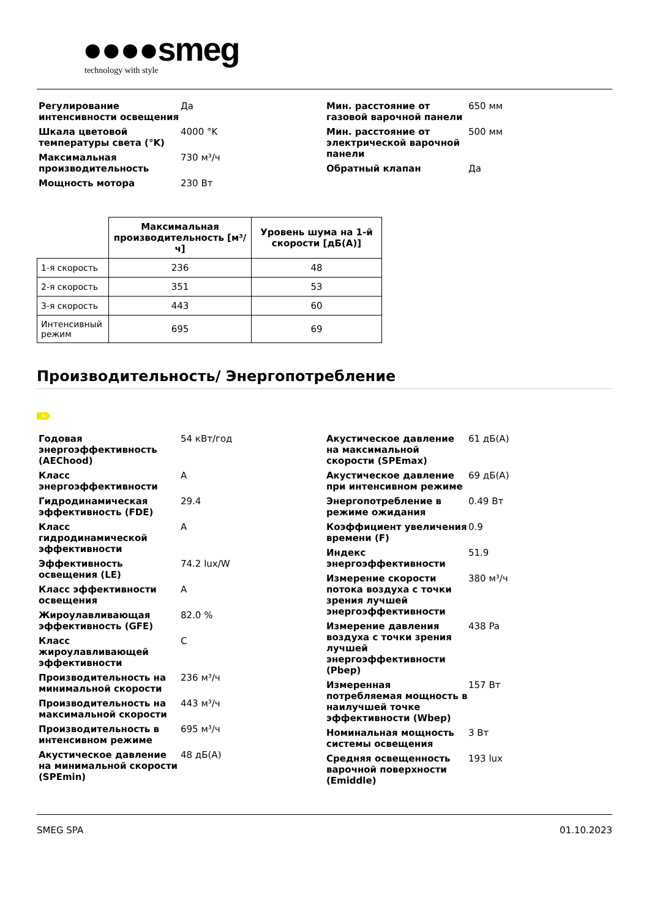●●●●smeg
technology with style
Регулирование интенсивности освещения
Да
Шкала цветовой температуры света (°K)
4000 °K
Максимальная производительность
730 м³/ч
Мощность мотора 230 Вт
Мин. расстояние от газовой варочной панели
650 мм
Мин. расстояние от электрической варочной панели
500 мм
Обратный клапан Да
| | Максимальная производительность [м³/ч] | Уровень шума на 1-й скорости [дБ(А)] |
| --- | --- | --- |
| 1-я скорость | 236 | 48 |
| 2-я скорость | 351 | 53 |
| 3-я скорость | 443 | 60 |
| Интенсивный режим | 695 | 69 |
Производительность/ Энергопотребление
A
Годовая энергоэффективность (AEChood)
54 кВт/год
Класс энергоэффективности A
Гидродинамическая эффективность (FDE)
29.4
Класс гидродинамической эффективности
A
Эффективность освещения (LE)
74.2 lux/W
Класс эффективности освещения
A
Жироулавливающая эффективность (GFE)
82.0 %
Класс жироулавливающей эффективности
C
Производительность на минимальной скорости
236 м³/ч
Производительность на максимальной скорости
443 м³/ч
Производительность в интенсивном режиме
695 м³/ч
Акустическое давление на минимальной скорости (SPEmin)
48 дБ(A)
Акустическое давление на максимальной скорости (SPEmax)
61 дБ(A)
Акустическое давление при интенсивном режиме
69 дБ(A)
Энергопотребление в режиме ожидания
0.49 Вт
Коэффициент увеличения времени (F)
0.9
Индекс энергоэффективности
51.9
Измерение скорости потока воздуха с точки зрения лучшей энергоэффективности
380 м³/ч
Измерение давления воздуха с точки зрения лучшей энергоэффективности (Pbep)
438 Pa
Измеренная потребляемая мощность в наилучшей точке эффективности (Wbep)
157 Вт
Номинальная мощность системы освещения
3 Вт
Средняя освещенность варочной поверхности (Emiddle)
193 lux
SMEG SPA 01.10.2023